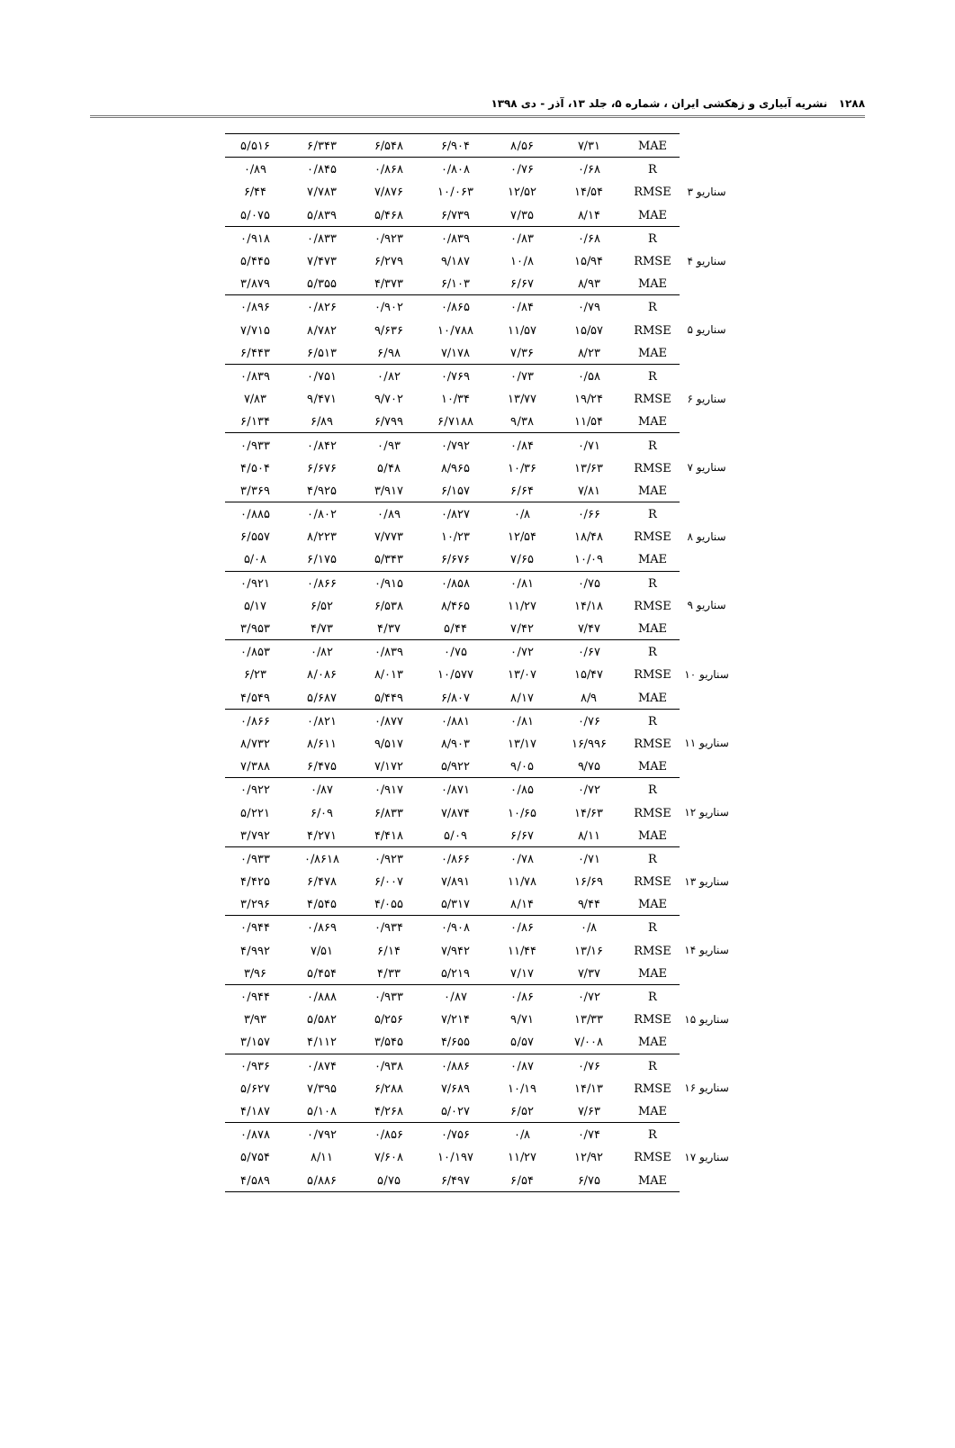۱۲۸۸ نشریه آبیاری و زهکشی ایران ، شماره ۵، جلد ۱۳، آذر - دی ۱۳۹۸
| | MAE | ۷/۳۱ | ۸/۵۶ | ۶/۹۰۴ | ۶/۵۴۸ | ۶/۳۴۳ | ۵/۵۱۶ |
| سناریو ۳ | R | ۰/۶۸ | ۰/۷۶ | ۰/۸۰۸ | ۰/۸۶۸ | ۰/۸۴۵ | ۰/۸۹ |
| | RMSE | ۱۴/۵۴ | ۱۲/۵۲ | ۱۰/۰۶۳ | ۷/۸۷۶ | ۷/۷۸۳ | ۶/۴۴ |
| | MAE | ۸/۱۴ | ۷/۳۵ | ۶/۷۳۹ | ۵/۴۶۸ | ۵/۸۳۹ | ۵/۰۷۵ |
| سناریو ۴ | R | ۰/۶۸ | ۰/۸۳ | ۰/۸۳۹ | ۰/۹۲۳ | ۰/۸۳۳ | ۰/۹۱۸ |
| | RMSE | ۱۵/۹۴ | ۱۰/۸ | ۹/۱۸۷ | ۶/۲۷۹ | ۷/۴۷۳ | ۵/۴۴۵ |
| | MAE | ۸/۹۳ | ۶/۶۷ | ۶/۱۰۳ | ۴/۳۷۳ | ۵/۳۵۵ | ۳/۸۷۹ |
| سناریو ۵ | R | ۰/۷۹ | ۰/۸۴ | ۰/۸۶۵ | ۰/۹۰۲ | ۰/۸۲۶ | ۰/۸۹۶ |
| | RMSE | ۱۵/۵۷ | ۱۱/۵۷ | ۱۰/۷۸۸ | ۹/۶۳۶ | ۸/۷۸۲ | ۷/۷۱۵ |
| | MAE | ۸/۲۳ | ۷/۳۶ | ۷/۱۷۸ | ۶/۹۸ | ۶/۵۱۳ | ۶/۴۴۳ |
| سناریو ۶ | R | ۰/۵۸ | ۰/۷۳ | ۰/۷۶۹ | ۰/۸۲ | ۰/۷۵۱ | ۰/۸۳۹ |
| | RMSE | ۱۹/۲۴ | ۱۳/۷۷ | ۱۰/۳۴ | ۹/۷۰۲ | ۹/۴۷۱ | ۷/۸۳ |
| | MAE | ۱۱/۵۴ | ۹/۳۸ | ۶/۷۱۸۸ | ۶/۷۹۹ | ۶/۸۹ | ۶/۱۳۴ |
| سناریو ۷ | R | ۰/۷۱ | ۰/۸۴ | ۰/۷۹۲ | ۰/۹۳ | ۰/۸۴۲ | ۰/۹۳۳ |
| | RMSE | ۱۳/۶۳ | ۱۰/۳۶ | ۸/۹۶۵ | ۵/۴۸ | ۶/۶۷۶ | ۴/۵۰۴ |
| | MAE | ۷/۸۱ | ۶/۶۴ | ۶/۱۵۷ | ۳/۹۱۷ | ۴/۹۲۵ | ۳/۳۶۹ |
| سناریو ۸ | R | ۰/۶۶ | ۰/۸ | ۰/۸۲۷ | ۰/۸۹ | ۰/۸۰۲ | ۰/۸۸۵ |
| | RMSE | ۱۸/۴۸ | ۱۲/۵۴ | ۱۰/۲۳ | ۷/۷۷۳ | ۸/۲۲۳ | ۶/۵۵۷ |
| | MAE | ۱۰/۰۹ | ۷/۶۵ | ۶/۶۷۶ | ۵/۳۴۳ | ۶/۱۷۵ | ۵/۰۸ |
| سناریو ۹ | R | ۰/۷۵ | ۰/۸۱ | ۰/۸۵۸ | ۰/۹۱۵ | ۰/۸۶۶ | ۰/۹۲۱ |
| | RMSE | ۱۴/۱۸ | ۱۱/۲۷ | ۸/۴۶۵ | ۶/۵۳۸ | ۶/۵۲ | ۵/۱۷ |
| | MAE | ۷/۴۷ | ۷/۴۲ | ۵/۴۴ | ۴/۳۷ | ۴/۷۳ | ۳/۹۵۳ |
| سناریو ۱۰ | R | ۰/۶۷ | ۰/۷۲ | ۰/۷۵ | ۰/۸۳۹ | ۰/۸۲ | ۰/۸۵۳ |
| | RMSE | ۱۵/۴۷ | ۱۳/۰۷ | ۱۰/۵۷۷ | ۸/۰۱۳ | ۸/۰۸۶ | ۶/۲۳ |
| | MAE | ۸/۹ | ۸/۱۷ | ۶/۸۰۷ | ۵/۴۴۹ | ۵/۶۸۷ | ۴/۵۴۹ |
| سناریو ۱۱ | R | ۰/۷۶ | ۰/۸۱ | ۰/۸۸۱ | ۰/۸۷۷ | ۰/۸۲۱ | ۰/۸۶۶ |
| | RMSE | ۱۶/۹۹۶ | ۱۳/۱۷ | ۸/۹۰۳ | ۹/۵۱۷ | ۸/۶۱۱ | ۸/۷۳۲ |
| | MAE | ۹/۷۵ | ۹/۰۵ | ۵/۹۲۲ | ۷/۱۷۲ | ۶/۴۷۵ | ۷/۳۸۸ |
| سناریو ۱۲ | R | ۰/۷۲ | ۰/۸۵ | ۰/۸۷۱ | ۰/۹۱۷ | ۰/۸۷ | ۰/۹۲۲ |
| | RMSE | ۱۴/۶۳ | ۱۰/۶۵ | ۷/۸۷۴ | ۶/۸۳۳ | ۶/۰۹ | ۵/۲۲۱ |
| | MAE | ۸/۱۱ | ۶/۶۷ | ۵/۰۹ | ۴/۴۱۸ | ۴/۲۷۱ | ۳/۷۹۲ |
| سناریو ۱۳ | R | ۰/۷۱ | ۰/۷۸ | ۰/۸۶۶ | ۰/۹۲۳ | ۰/۸۶۱۸ | ۰/۹۳۳ |
| | RMSE | ۱۶/۶۹ | ۱۱/۷۸ | ۷/۸۹۱ | ۶/۰۰۷ | ۶/۴۷۸ | ۴/۴۲۵ |
| | MAE | ۹/۴۴ | ۸/۱۴ | ۵/۳۱۷ | ۴/۰۵۵ | ۴/۵۴۵ | ۳/۲۹۶ |
| سناریو ۱۴ | R | ۰/۸ | ۰/۸۶ | ۰/۹۰۸ | ۰/۹۳۴ | ۰/۸۶۹ | ۰/۹۴۴ |
| | RMSE | ۱۳/۱۶ | ۱۱/۴۴ | ۷/۹۴۲ | ۶/۱۴ | ۷/۵۱ | ۴/۹۹۲ |
| | MAE | ۷/۳۷ | ۷/۱۷ | ۵/۲۱۹ | ۴/۳۳ | ۵/۴۵۴ | ۳/۹۶ |
| سناریو ۱۵ | R | ۰/۷۲ | ۰/۸۶ | ۰/۸۷ | ۰/۹۳۳ | ۰/۸۸۸ | ۰/۹۴۴ |
| | RMSE | ۱۳/۳۳ | ۹/۷۱ | ۷/۲۱۴ | ۵/۲۵۶ | ۵/۵۸۲ | ۳/۹۳ |
| | MAE | ۷/۰۰۸ | ۵/۵۷ | ۴/۶۵۵ | ۳/۵۴۵ | ۴/۱۱۲ | ۳/۱۵۷ |
| سناریو ۱۶ | R | ۰/۷۶ | ۰/۸۷ | ۰/۸۸۶ | ۰/۹۳۸ | ۰/۸۷۴ | ۰/۹۳۶ |
| | RMSE | ۱۴/۱۳ | ۱۰/۱۹ | ۷/۶۸۹ | ۶/۲۸۸ | ۷/۳۹۵ | ۵/۶۲۷ |
| | MAE | ۷/۶۳ | ۶/۵۲ | ۵/۰۲۷ | ۴/۲۶۸ | ۵/۱۰۸ | ۴/۱۸۷ |
| سناریو ۱۷ | R | ۰/۷۴ | ۰/۸ | ۰/۷۵۶ | ۰/۸۵۶ | ۰/۷۹۲ | ۰/۸۷۸ |
| | RMSE | ۱۲/۹۲ | ۱۱/۲۷ | ۱۰/۱۹۷ | ۷/۶۰۸ | ۸/۱۱ | ۵/۷۵۴ |
| | MAE | ۶/۷۵ | ۶/۵۴ | ۶/۴۹۷ | ۵/۷۵ | ۵/۸۸۶ | ۴/۵۸۹ |